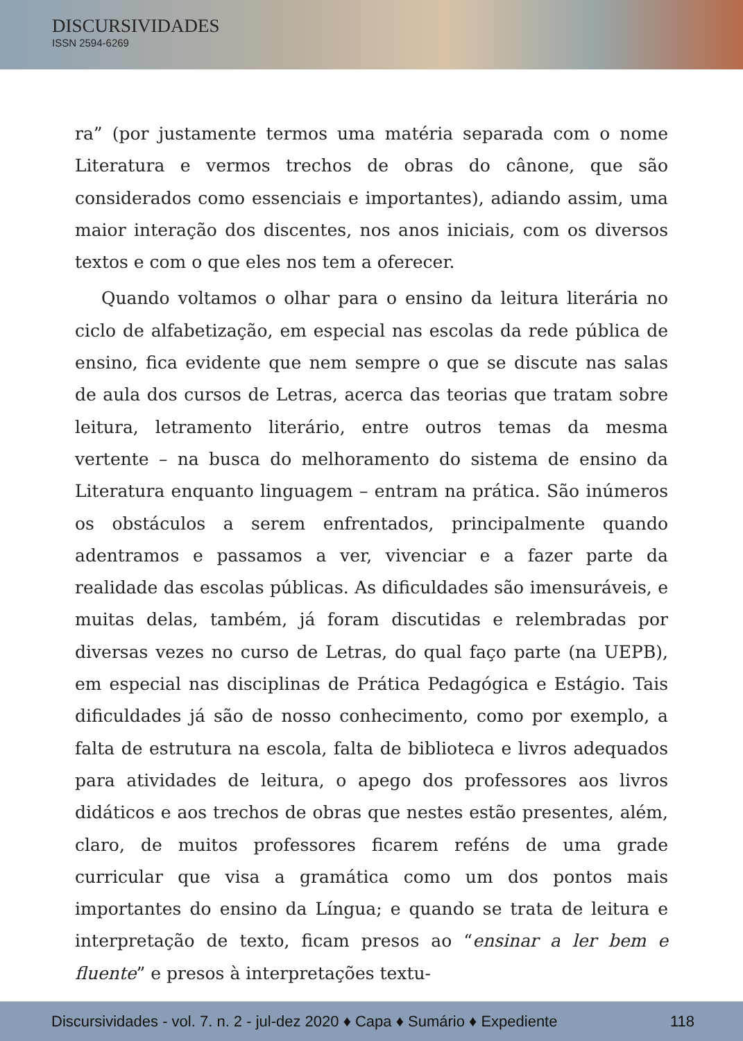DISCURSIVIDADES
ISSN 2594-6269
ra” (por justamente termos uma matéria separada com o nome Literatura e vermos trechos de obras do cânone, que são considerados como essenciais e importantes), adiando assim, uma maior interação dos discentes, nos anos iniciais, com os diversos textos e com o que eles nos tem a oferecer.
Quando voltamos o olhar para o ensino da leitura literária no ciclo de alfabetização, em especial nas escolas da rede pública de ensino, fica evidente que nem sempre o que se discute nas salas de aula dos cursos de Letras, acerca das teorias que tratam sobre leitura, letramento literário, entre outros temas da mesma vertente – na busca do melhoramento do sistema de ensino da Literatura enquanto linguagem – entram na prática. São inúmeros os obstáculos a serem enfrentados, principalmente quando adentramos e passamos a ver, vivenciar e a fazer parte da realidade das escolas públicas. As dificuldades são imensuráveis, e muitas delas, também, já foram discutidas e relembradas por diversas vezes no curso de Letras, do qual faço parte (na UEPB), em especial nas disciplinas de Prática Pedagógica e Estágio. Tais dificuldades já são de nosso conhecimento, como por exemplo, a falta de estrutura na escola, falta de biblioteca e livros adequados para atividades de leitura, o apego dos professores aos livros didáticos e aos trechos de obras que nestes estão presentes, além, claro, de muitos professores ficarem reféns de uma grade curricular que visa a gramática como um dos pontos mais importantes do ensino da Língua; e quando se trata de leitura e interpretação de texto, ficam presos ao “ensinar a ler bem e fluente” e presos à interpretações textu-
Discursividades - vol. 7. n. 2 - jul-dez 2020 ♦ Capa ♦ Sumário ♦ Expediente 118